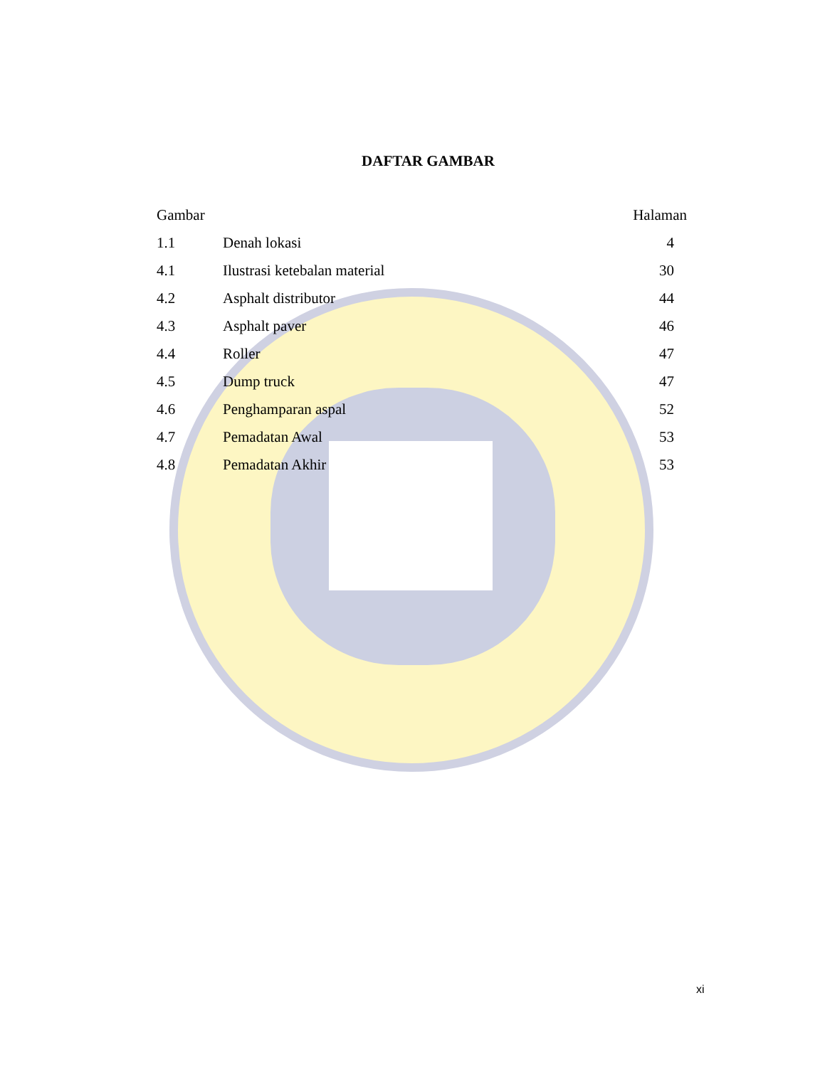DAFTAR GAMBAR
| Gambar | | Halaman |
| --- | --- | --- |
| 1.1 | Denah lokasi | 4 |
| 4.1 | Ilustrasi ketebalan material | 30 |
| 4.2 | Asphalt distributor | 44 |
| 4.3 | Asphalt paver | 46 |
| 4.4 | Roller | 47 |
| 4.5 | Dump truck | 47 |
| 4.6 | Penghamparan aspal | 52 |
| 4.7 | Pemadatan Awal | 53 |
| 4.8 | Pemadatan Akhir | 53 |
xi